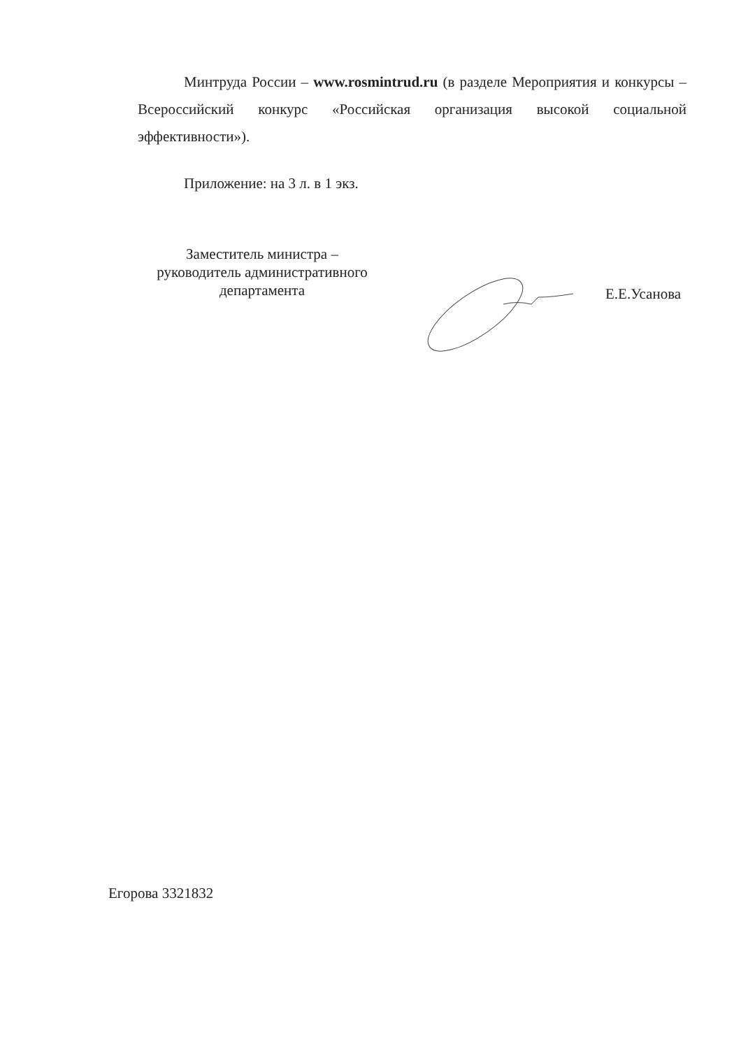Минтруда России – www.rosmintrud.ru (в разделе Мероприятия и конкурсы – Всероссийский конкурс «Российская организация высокой социальной эффективности»).
Приложение: на 3 л. в 1 экз.
Заместитель министра –
руководитель административного
департамента
Е.Е.Усанова
Егорова 3321832